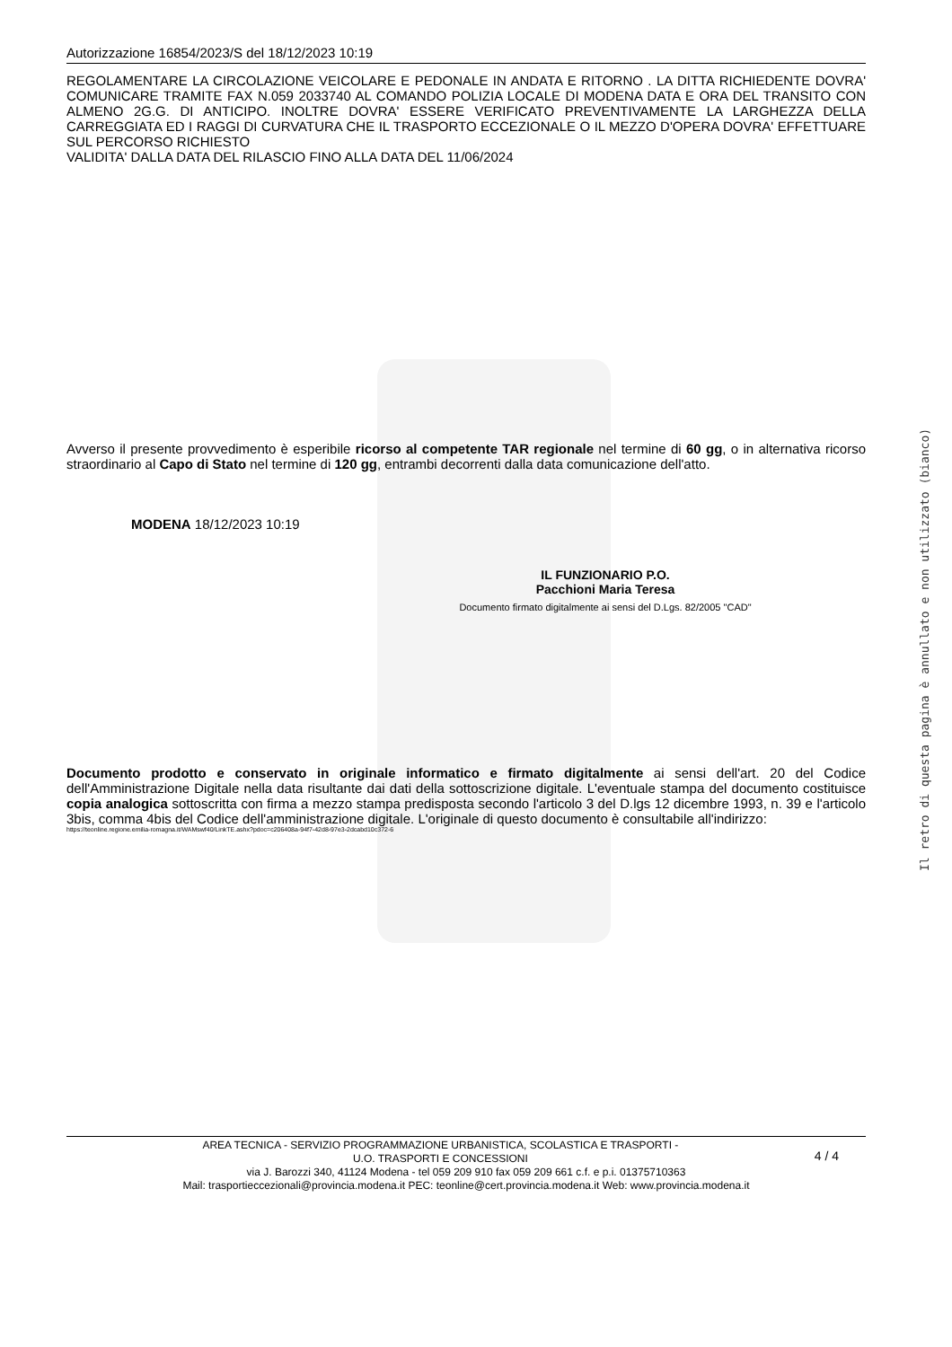Autorizzazione 16854/2023/S del 18/12/2023 10:19
REGOLAMENTARE LA CIRCOLAZIONE VEICOLARE E PEDONALE IN ANDATA E RITORNO . LA DITTA RICHIEDENTE DOVRA' COMUNICARE TRAMITE FAX N.059 2033740 AL COMANDO POLIZIA LOCALE DI MODENA DATA E ORA DEL TRANSITO CON ALMENO 2G.G. DI ANTICIPO. INOLTRE DOVRA' ESSERE VERIFICATO PREVENTIVAMENTE LA LARGHEZZA DELLA CARREGGIATA ED I RAGGI DI CURVATURA CHE IL TRASPORTO ECCEZIONALE O IL MEZZO D'OPERA DOVRA' EFFETTUARE SUL PERCORSO RICHIESTO
VALIDITA' DALLA DATA DEL RILASCIO FINO ALLA DATA DEL 11/06/2024
Avverso il presente provvedimento è esperibile ricorso al competente TAR regionale nel termine di 60 gg, o in alternativa ricorso straordinario al Capo di Stato nel termine di 120 gg, entrambi decorrenti dalla data comunicazione dell'atto.
MODENA 18/12/2023 10:19
IL FUNZIONARIO P.O.
Pacchioni Maria Teresa
Documento firmato digitalmente ai sensi del D.Lgs. 82/2005 "CAD"
Documento prodotto e conservato in originale informatico e firmato digitalmente ai sensi dell'art. 20 del Codice dell'Amministrazione Digitale nella data risultante dai dati della sottoscrizione digitale. L'eventuale stampa del documento costituisce copia analogica sottoscritta con firma a mezzo stampa predisposta secondo l'articolo 3 del D.lgs 12 dicembre 1993, n. 39 e l'articolo 3bis, comma 4bis del Codice dell'amministrazione digitale. L'originale di questo documento è consultabile all'indirizzo:
https://teonline.regione.emilia-romagna.it/WAMswf40/LinkTE.ashx?pdoc=c206408a-94f7-42d8-97e3-2dcabd10c372-6
Il retro di questa pagina è annullato e non utilizzato (bianco)
4 / 4
AREA TECNICA - SERVIZIO PROGRAMMAZIONE URBANISTICA, SCOLASTICA E TRASPORTI -
U.O. TRASPORTI E CONCESSIONI
via J. Barozzi 340, 41124 Modena - tel 059 209 910 fax 059 209 661 c.f. e p.i. 01375710363
Mail: trasportieccezionali@provincia.modena.it PEC: teonline@cert.provincia.modena.it Web: www.provincia.modena.it